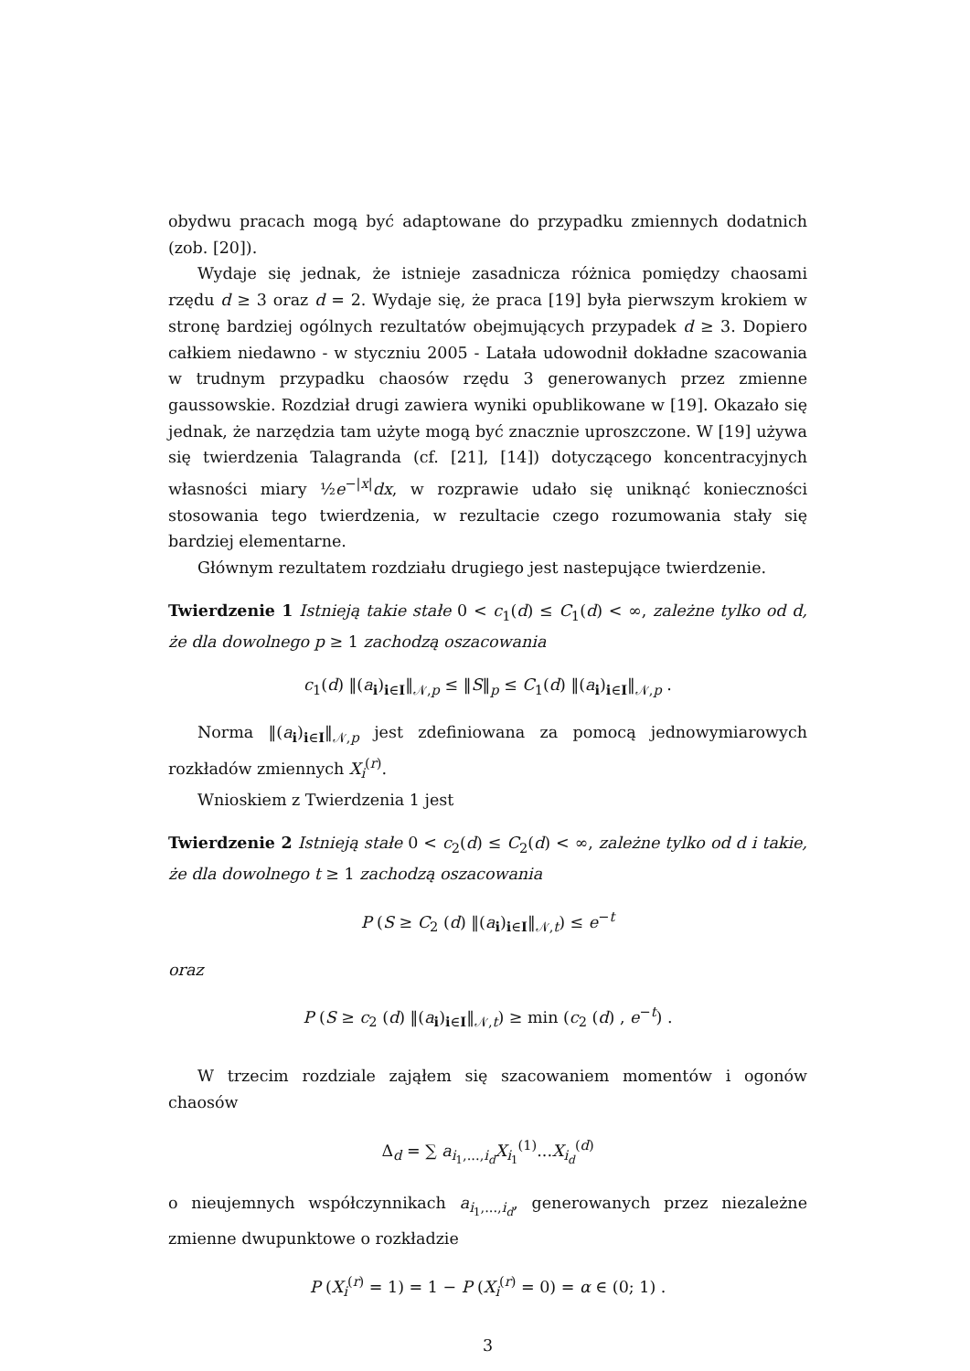obydwu pracach mogą być adaptowane do przypadku zmiennych dodatnich (zob. [20]).
Wydaje się jednak, że istnieje zasadnicza różnica pomiędzy chaosami rzędu d ≥ 3 oraz d = 2. Wydaje się, że praca [19] była pierwszym krokiem w stronę bardziej ogólnych rezultatów obejmujących przypadek d ≥ 3. Dopiero całkiem niedawno - w styczniu 2005 - Latała udowodnił dokładne szacowania w trudnym przypadku chaosów rzędu 3 generowanych przez zmienne gaussowskie. Rozdział drugi zawiera wyniki opublikowane w [19]. Okazało się jednak, że narzędzia tam użyte mogą być znacznie uproszczone. W [19] używa się twierdzenia Talagranda (cf. [21], [14]) dotyczącego koncentracyjnych własności miary ½e<sup>−|x|</sup>dx, w rozprawie udało się uniknąć konieczności stosowania tego twierdzenia, w rezultacie czego rozumowania stały się bardziej elementarne.
Głównym rezultatem rozdziału drugiego jest nastepujące twierdzenie.
Twierdzenie 1 Istnieją takie stałe 0 < c<sub>1</sub>(d) ≤ C<sub>1</sub>(d) < ∞, zależne tylko od d, że dla dowolnego p ≥ 1 zachodzą oszacowania
c<sub>1</sub>(d) ‖(a<sub>i</sub>)<sub>i∈I</sub>‖<sub>𝒩,p</sub> ≤ ‖S‖<sub>p</sub> ≤ C<sub>1</sub>(d) ‖(a<sub>i</sub>)<sub>i∈I</sub>‖<sub>𝒩,p</sub> .
Norma ‖(a<sub>i</sub>)<sub>i∈I</sub>‖<sub>𝒩,p</sub> jest zdefiniowana za pomocą jednowymiarowych rozkładów zmiennych X<sub>i</sub><sup>(r)</sup>.
Wnioskiem z Twierdzenia 1 jest
Twierdzenie 2 Istnieją stałe 0 < c<sub>2</sub>(d) ≤ C<sub>2</sub>(d) < ∞, zależne tylko od d i takie, że dla dowolnego t ≥ 1 zachodzą oszacowania
P (S ≥ C<sub>2</sub> (d) ‖(a<sub>i</sub>)<sub>i∈I</sub>‖<sub>𝒩,t</sub>) ≤ e<sup>−t</sup>
oraz
P (S ≥ c<sub>2</sub> (d) ‖(a<sub>i</sub>)<sub>i∈I</sub>‖<sub>𝒩,t</sub>) ≥ min (c<sub>2</sub> (d) , e<sup>−t</sup>) .
W trzecim rozdziale zająłem się szacowaniem momentów i ogonów chaosów
Δ<sub>d</sub> = ∑ a<sub>i<sub>1</sub>,...,i<sub>d</sub></sub>X<sub>i<sub>1</sub></sub><sup>(1)</sup>...X<sub>i<sub>d</sub></sub><sup>(d)</sup>
o nieujemnych współczynnikach a<sub>i<sub>1</sub>,...,i<sub>d</sub></sub>, generowanych przez niezależne zmienne dwupunktowe o rozkładzie
P (X<sub>i</sub><sup>(r)</sup> = 1) = 1 − P (X<sub>i</sub><sup>(r)</sup> = 0) = α ∈ (0; 1) .
3